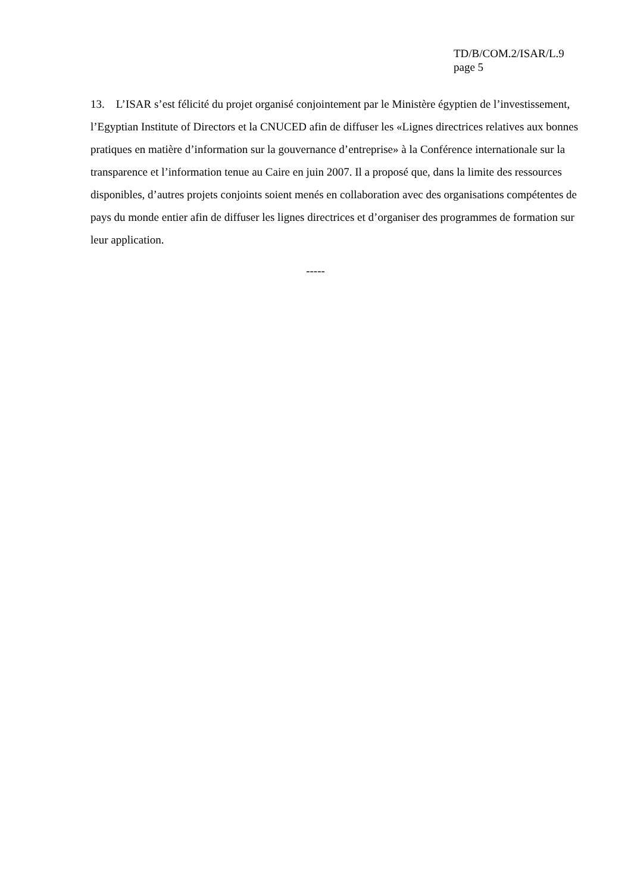TD/B/COM.2/ISAR/L.9
page 5
13. L’ISAR s’est félicité du projet organisé conjointement par le Ministère égyptien de l’investissement, l’Egyptian Institute of Directors et la CNUCED afin de diffuser les «Lignes directrices relatives aux bonnes pratiques en matière d’information sur la gouvernance d’entreprise» à la Conférence internationale sur la transparence et l’information tenue au Caire en juin 2007. Il a proposé que, dans la limite des ressources disponibles, d’autres projets conjoints soient menés en collaboration avec des organisations compétentes de pays du monde entier afin de diffuser les lignes directrices et d’organiser des programmes de formation sur leur application.
-----